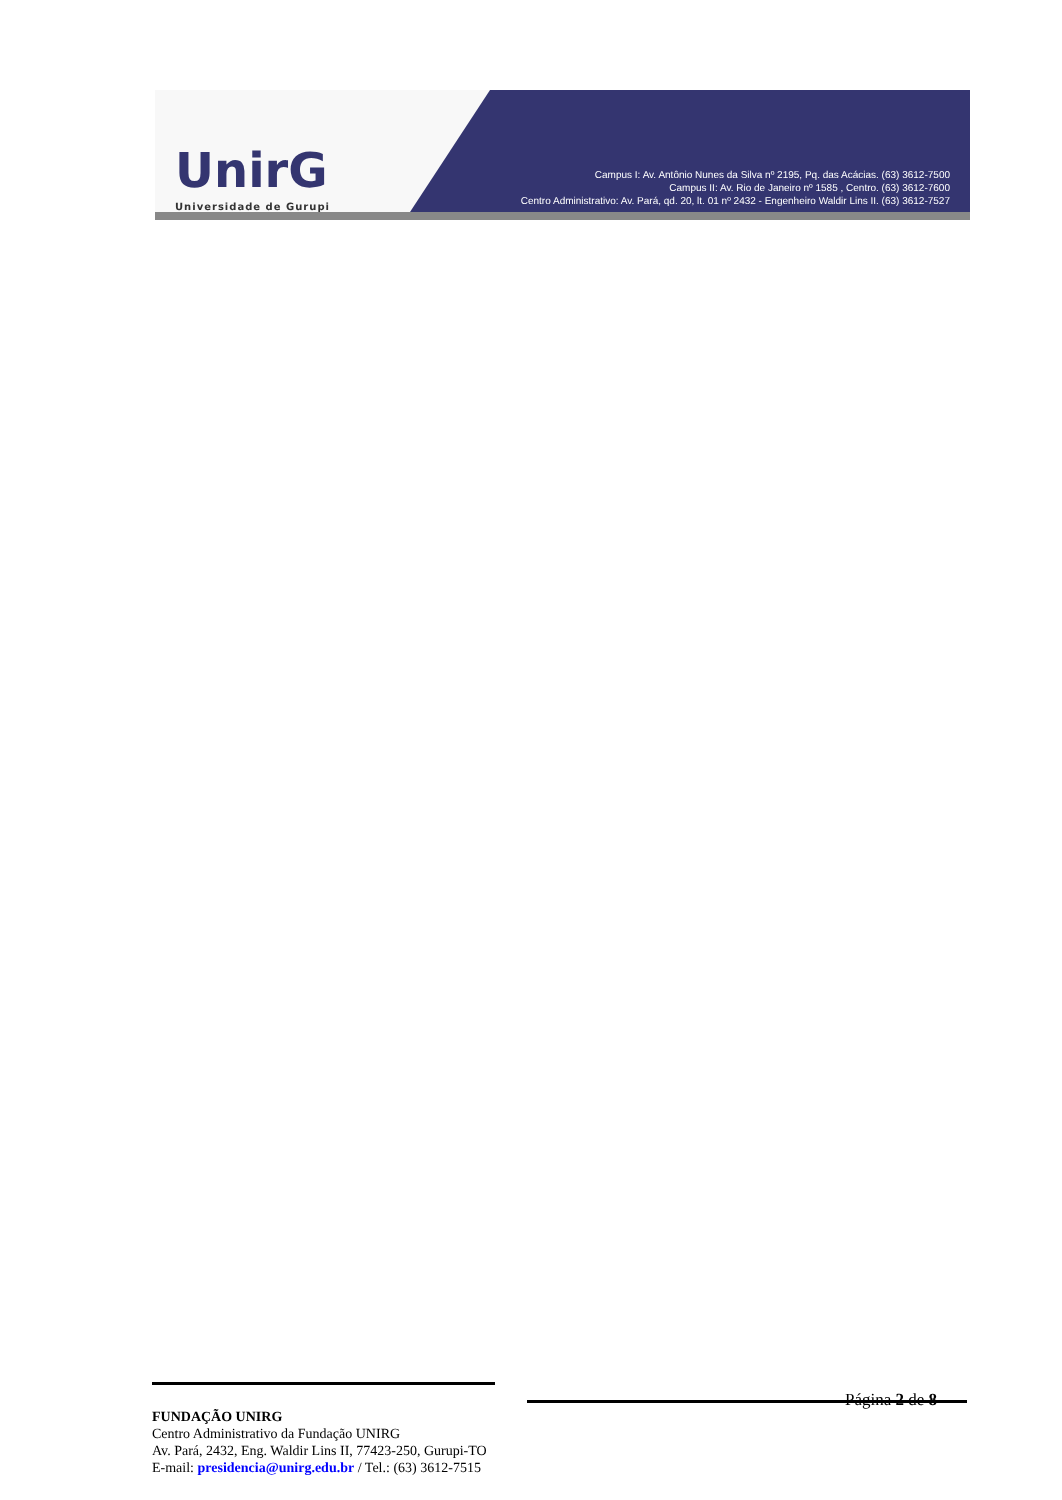UnirG
Universidade de Gurupi
Campus I: Av. Antônio Nunes da Silva nº 2195, Pq. das Acácias. (63) 3612-7500
Campus II: Av. Rio de Janeiro nº 1585 , Centro. (63) 3612-7600
Centro Administrativo: Av. Pará, qd. 20, lt. 01 nº 2432 - Engenheiro Waldir Lins II. (63) 3612-7527
Página 2 de 8
FUNDAÇÃO UNIRG
Centro Administrativo da Fundação UNIRG
Av. Pará, 2432, Eng. Waldir Lins II, 77423-250, Gurupi-TO
E-mail: presidencia@unirg.edu.br / Tel.: (63) 3612-7515